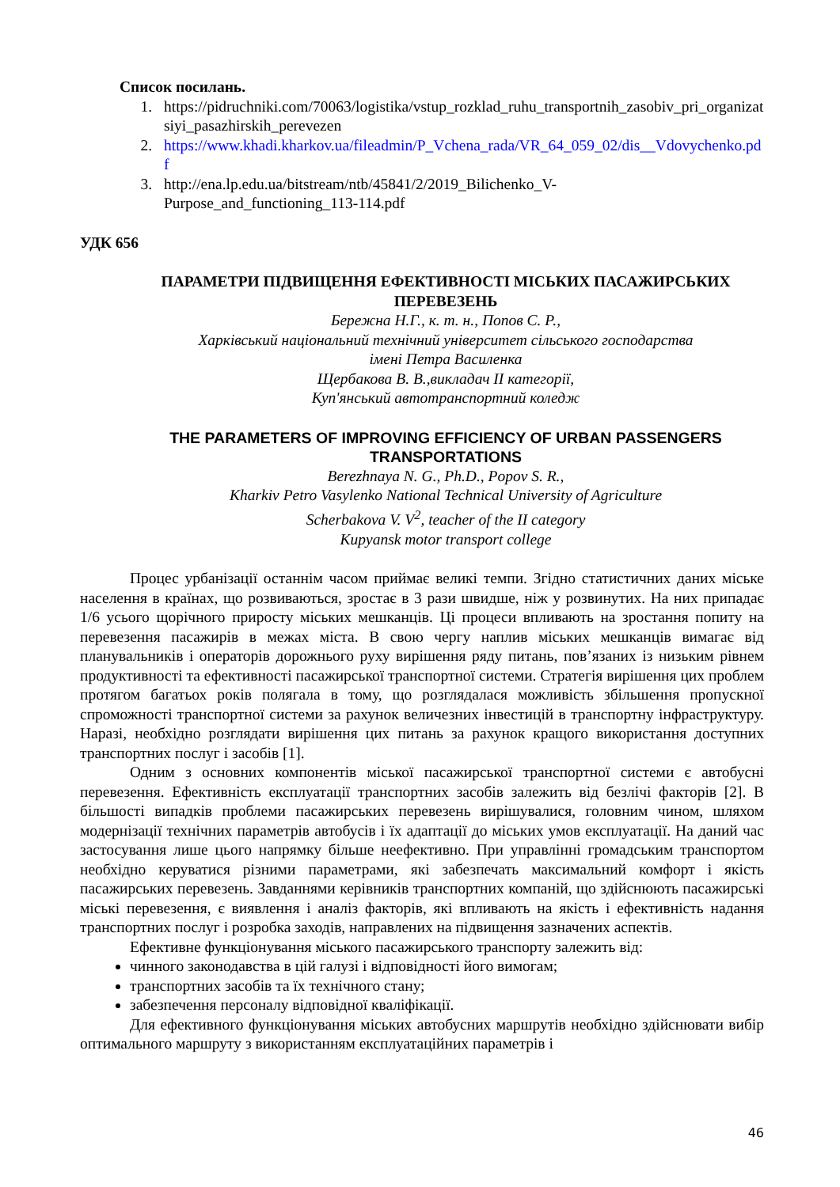Список посилань.
1. https://pidruchniki.com/70063/logistika/vstup_rozklad_ruhu_transportnih_zasobiv_pri_organizatsiyi_pasazhirskih_perevezen
2. https://www.khadi.kharkov.ua/fileadmin/P_Vchena_rada/VR_64_059_02/dis__Vdovychenko.pdf
3. http://ena.lp.edu.ua/bitstream/ntb/45841/2/2019_Bilichenko_V-
Purpose_and_functioning_113-114.pdf
УДК 656
ПАРАМЕТРИ ПІДВИЩЕННЯ ЕФЕКТИВНОСТІ МІСЬКИХ ПАСАЖИРСЬКИХ ПЕРЕВЕЗЕНЬ
Бережна Н.Г., к. т. н., Попов С. Р.,
Харківський національний технічний університет сільського господарства
імені Петра Василенка
Щербакова В. В.,викладач ІІ категорії,
Куп'янський автотранспортний коледж
THE PARAMETERS OF IMPROVING EFFICIENCY OF URBAN PASSENGERS TRANSPORTATIONS
Berezhnaya N. G., Ph.D., Popov S. R.,
Kharkiv Petro Vasylenko National Technical University of Agriculture
Scherbakova V. V<sup>2</sup>, teacher of the II category
Kupyansk motor transport college
Процес урбанізації останнім часом приймає великі темпи. Згідно статистичних даних міське населення в країнах, що розвиваються, зростає в 3 рази швидше, ніж у розвинутих. На них припадає 1/6 усього щорічного приросту міських мешканців. Ці процеси впливають на зростання попиту на перевезення пасажирів в межах міста. В свою чергу наплив міських мешканців вимагає від планувальників і операторів дорожнього руху вирішення ряду питань, пов’язаних із низьким рівнем продуктивності та ефективності пасажирської транспортної системи. Стратегія вирішення цих проблем протягом багатьох років полягала в тому, що розглядалася можливість збільшення пропускної спроможності транспортної системи за рахунок величезних інвестицій в транспортну інфраструктуру. Наразі, необхідно розглядати вирішення цих питань за рахунок кращого використання доступних транспортних послуг і засобів [1].
Одним з основних компонентів міської пасажирської транспортної системи є автобусні перевезення. Ефективність експлуатації транспортних засобів залежить від безлічі факторів [2]. В більшості випадків проблеми пасажирських перевезень вирішувалися, головним чином, шляхом модернізації технічних параметрів автобусів і їх адаптації до міських умов експлуатації. На даний час застосування лише цього напрямку більше неефективно. При управлінні громадським транспортом необхідно керуватися різними параметрами, які забезпечать максимальний комфорт і якість пасажирських перевезень. Завданнями керівників транспортних компаній, що здійснюють пасажирські міські перевезення, є виявлення і аналіз факторів, які впливають на якість і ефективність надання транспортних послуг і розробка заходів, направлених на підвищення зазначених аспектів.
Ефективне функціонування міського пасажирського транспорту залежить від:
чинного законодавства в цій галузі і відповідності його вимогам;
транспортних засобів та їх технічного стану;
забезпечення персоналу відповідної кваліфікації.
Для ефективного функціонування міських автобусних маршрутів необхідно здійснювати вибір оптимального маршруту з використанням експлуатаційних параметрів і
46